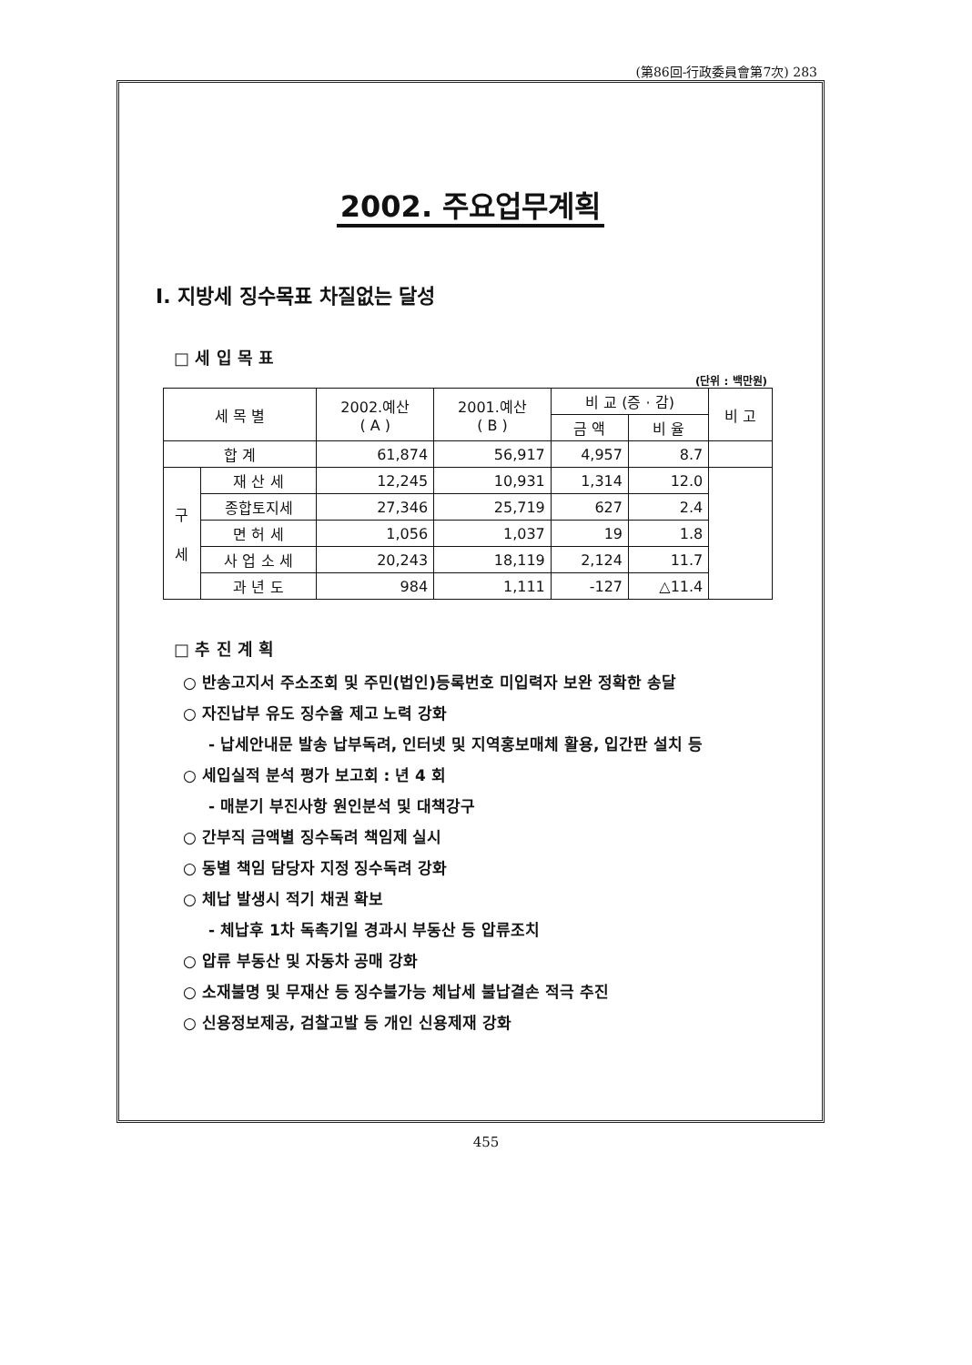(第86回-行政委員會第7次) 283
2002. 주요업무계획
Ⅰ. 지방세 징수목표 차질없는 달성
□ 세 입 목 표
(단위 : 백만원)
| 세 목 별 | | 2002.예산 ( A ) | 2001.예산 ( B ) | 비 교 (증 · 감) | | 비 고 |
| --- | --- | --- | --- | --- | --- | --- |
| | | | | 금 액 | 비 율 | |
| 합 계 | | 61,874 | 56,917 | 4,957 | 8.7 | |
| 구 세 | 재 산 세 | 12,245 | 10,931 | 1,314 | 12.0 | |
| | 종합토지세 | 27,346 | 25,719 | 627 | 2.4 | |
| | 면 허 세 | 1,056 | 1,037 | 19 | 1.8 | |
| | 사 업 소 세 | 20,243 | 18,119 | 2,124 | 11.7 | |
| | 과 년 도 | 984 | 1,111 | -127 | △11.4 | |
□ 추 진 계 획
○ 반송고지서 주소조회 및 주민(법인)등록번호 미입력자 보완 정확한 송달
○ 자진납부 유도 징수율 제고 노력 강화
- 납세안내문 발송 납부독려, 인터넷 및 지역홍보매체 활용, 입간판 설치 등
○ 세입실적 분석 평가 보고회 : 년 4 회
- 매분기 부진사항 원인분석 및 대책강구
○ 간부직 금액별 징수독려 책임제 실시
○ 동별 책임 담당자 지정 징수독려 강화
○ 체납 발생시 적기 채권 확보
- 체납후 1차 독촉기일 경과시 부동산 등 압류조치
○ 압류 부동산 및 자동차 공매 강화
○ 소재불명 및 무재산 등 징수불가능 체납세 불납결손 적극 추진
○ 신용정보제공, 검찰고발 등 개인 신용제재 강화
455